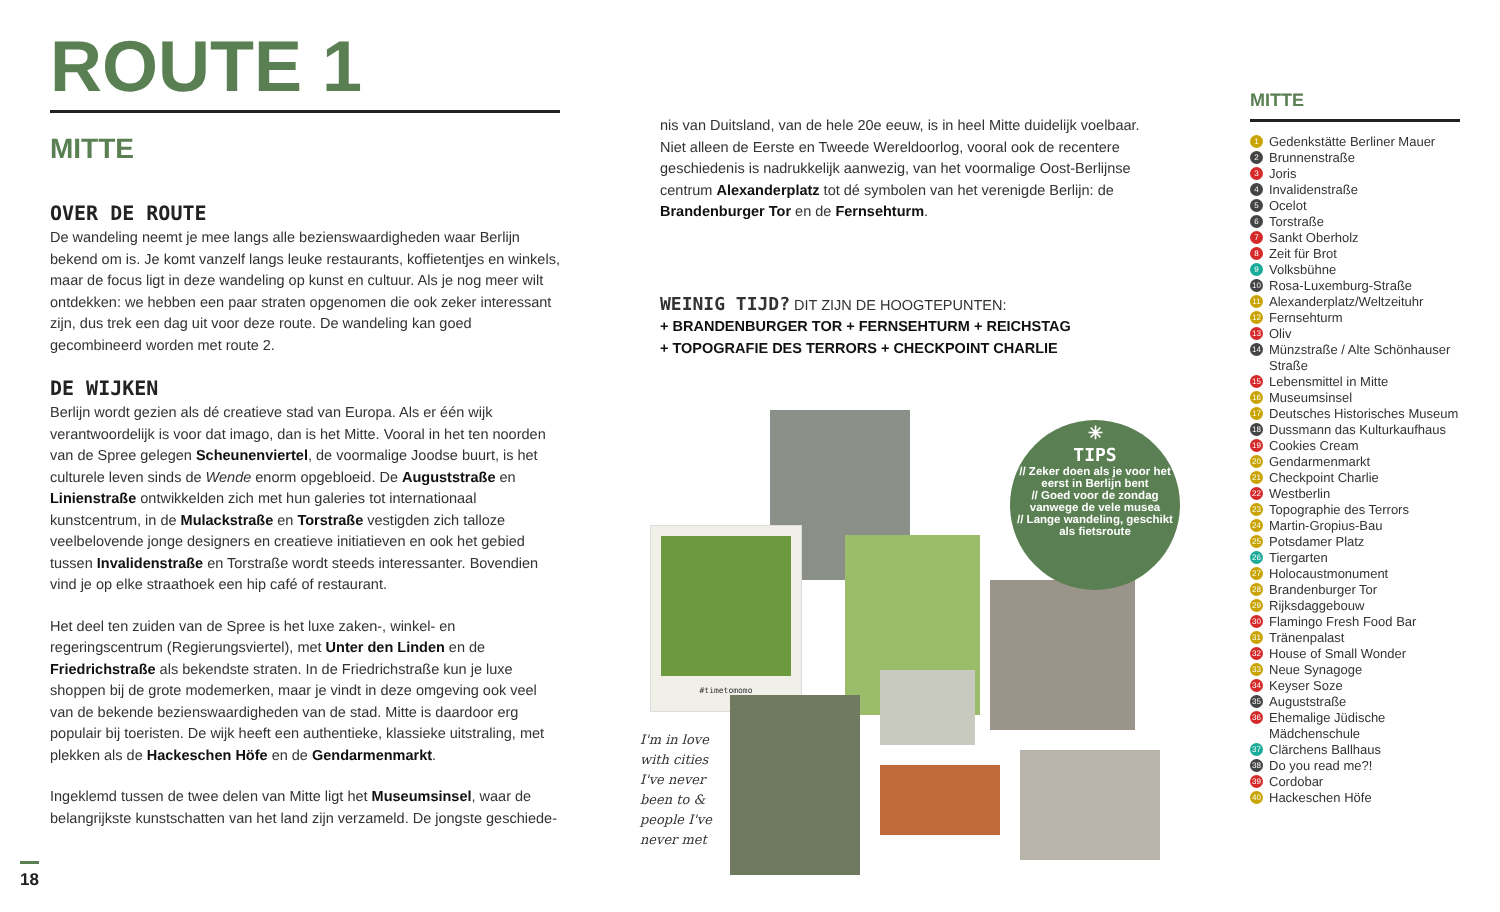ROUTE 1
MITTE
OVER DE ROUTE
De wandeling neemt je mee langs alle bezienswaardigheden waar Berlijn bekend om is. Je komt vanzelf langs leuke restaurants, koffietentjes en winkels, maar de focus ligt in deze wandeling op kunst en cultuur. Als je nog meer wilt ontdekken: we hebben een paar straten opgenomen die ook zeker interessant zijn, dus trek een dag uit voor deze route. De wandeling kan goed gecombineerd worden met route 2.
DE WIJKEN
Berlijn wordt gezien als dé creatieve stad van Europa. Als er één wijk verantwoordelijk is voor dat imago, dan is het Mitte. Vooral in het ten noorden van de Spree gelegen Scheunenviertel, de voormalige Joodse buurt, is het culturele leven sinds de Wende enorm opgebloeid. De Auguststraße en Linienstraße ontwikkelden zich met hun galeries tot internationaal kunstcentrum, in de Mulackstraße en Torstraße vestigden zich talloze veelbelovende jonge designers en creatieve initiatieven en ook het gebied tussen Invalidenstraße en Torstraße wordt steeds interessanter. Bovendien vind je op elke straathoek een hip café of restaurant.
Het deel ten zuiden van de Spree is het luxe zaken-, winkel- en regeringscentrum (Regierungsviertel), met Unter den Linden en de Friedrichstraße als bekendste straten. In de Friedrichstraße kun je luxe shoppen bij de grote modemerken, maar je vindt in deze omgeving ook veel van de bekende bezienswaardigheden van de stad. Mitte is daardoor erg populair bij toeristen. De wijk heeft een authentieke, klassieke uitstraling, met plekken als de Hackeschen Höfe en de Gendarmenmarkt.
Ingeklemd tussen de twee delen van Mitte ligt het Museumsinsel, waar de belangrijkste kunstschatten van het land zijn verzameld. De jongste geschiede-
18
nis van Duitsland, van de hele 20e eeuw, is in heel Mitte duidelijk voelbaar. Niet alleen de Eerste en Tweede Wereldoorlog, vooral ook de recentere geschiedenis is nadrukkelijk aanwezig, van het voormalige Oost-Berlijnse centrum Alexanderplatz tot dé symbolen van het verenigde Berlijn: de Brandenburger Tor en de Fernsehturm.
WEINIG TIJD? DIT ZIJN DE HOOGTEPUNTEN:
+ BRANDENBURGER TOR + FERNSEHTURM + REICHSTAG
+ TOPOGRAFIE DES TERRORS + CHECKPOINT CHARLIE
#timetomomo
I'm in love with cities I've never been to & people I've never met
✳
TIPS
// Zeker doen als je voor het eerst in Berlijn bent
// Goed voor de zondag vanwege de vele musea
// Lange wandeling, geschikt als fietsroute
MITTE
1 Gedenkstätte Berliner Mauer
2 Brunnenstraße
3 Joris
4 Invalidenstraße
5 Ocelot
6 Torstraße
7 Sankt Oberholz
8 Zeit für Brot
9 Volksbühne
10 Rosa-Luxemburg-Straße
11 Alexanderplatz/Weltzeituhr
12 Fernsehturm
13 Oliv
14 Münzstraße / Alte Schönhauser Straße
15 Lebensmittel in Mitte
16 Museumsinsel
17 Deutsches Historisches Museum
18 Dussmann das Kulturkaufhaus
19 Cookies Cream
20 Gendarmenmarkt
21 Checkpoint Charlie
22 Westberlin
23 Topographie des Terrors
24 Martin-Gropius-Bau
25 Potsdamer Platz
26 Tiergarten
27 Holocaustmonument
28 Brandenburger Tor
29 Rijksdaggebouw
30 Flamingo Fresh Food Bar
31 Tränenpalast
32 House of Small Wonder
33 Neue Synagoge
34 Keyser Soze
35 Auguststraße
36 Ehemalige Jüdische Mädchenschule
37 Clärchens Ballhaus
38 Do you read me?!
39 Cordobar
40 Hackeschen Höfe